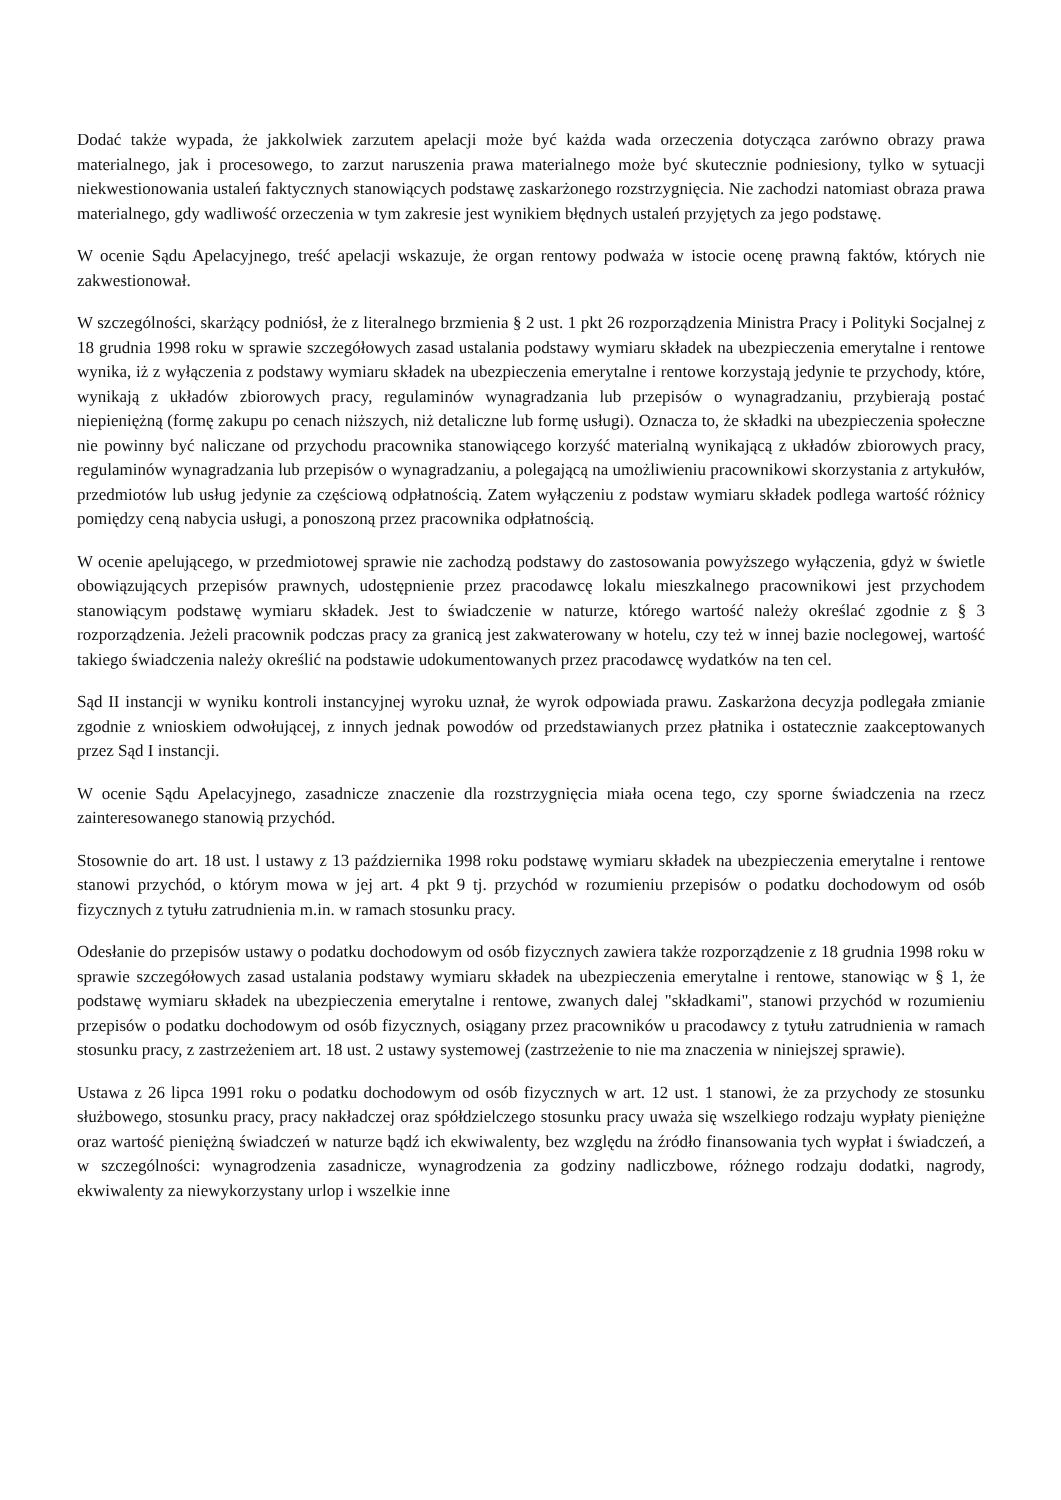Dodać także wypada, że jakkolwiek zarzutem apelacji może być każda wada orzeczenia dotycząca zarówno obrazy prawa materialnego, jak i procesowego, to zarzut naruszenia prawa materialnego może być skutecznie podniesiony, tylko w sytuacji niekwestionowania ustaleń faktycznych stanowiących podstawę zaskarżonego rozstrzygnięcia. Nie zachodzi natomiast obraza prawa materialnego, gdy wadliwość orzeczenia w tym zakresie jest wynikiem błędnych ustaleń przyjętych za jego podstawę.
W ocenie Sądu Apelacyjnego, treść apelacji wskazuje, że organ rentowy podważa w istocie ocenę prawną faktów, których nie zakwestionował.
W szczególności, skarżący podniósł, że z literalnego brzmienia § 2 ust. 1 pkt 26 rozporządzenia Ministra Pracy i Polityki Socjalnej z 18 grudnia 1998 roku w sprawie szczegółowych zasad ustalania podstawy wymiaru składek na ubezpieczenia emerytalne i rentowe wynika, iż z wyłączenia z podstawy wymiaru składek na ubezpieczenia emerytalne i rentowe korzystają jedynie te przychody, które, wynikają z układów zbiorowych pracy, regulaminów wynagradzania lub przepisów o wynagradzaniu, przybierają postać niepieniężną (formę zakupu po cenach niższych, niż detaliczne lub formę usługi). Oznacza to, że składki na ubezpieczenia społeczne nie powinny być naliczane od przychodu pracownika stanowiącego korzyść materialną wynikającą z układów zbiorowych pracy, regulaminów wynagradzania lub przepisów o wynagradzaniu, a polegającą na umożliwieniu pracownikowi skorzystania z artykułów, przedmiotów lub usług jedynie za częściową odpłatnością. Zatem wyłączeniu z podstaw wymiaru składek podlega wartość różnicy pomiędzy ceną nabycia usługi, a ponoszoną przez pracownika odpłatnością.
W ocenie apelującego, w przedmiotowej sprawie nie zachodzą podstawy do zastosowania powyższego wyłączenia, gdyż w świetle obowiązujących przepisów prawnych, udostępnienie przez pracodawcę lokalu mieszkalnego pracownikowi jest przychodem stanowiącym podstawę wymiaru składek. Jest to świadczenie w naturze, którego wartość należy określać zgodnie z § 3 rozporządzenia. Jeżeli pracownik podczas pracy za granicą jest zakwaterowany w hotelu, czy też w innej bazie noclegowej, wartość takiego świadczenia należy określić na podstawie udokumentowanych przez pracodawcę wydatków na ten cel.
Sąd II instancji w wyniku kontroli instancyjnej wyroku uznał, że wyrok odpowiada prawu. Zaskarżona decyzja podlegała zmianie zgodnie z wnioskiem odwołującej, z innych jednak powodów od przedstawianych przez płatnika i ostatecznie zaakceptowanych przez Sąd I instancji.
W ocenie Sądu Apelacyjnego, zasadnicze znaczenie dla rozstrzygnięcia miała ocena tego, czy sporne świadczenia na rzecz zainteresowanego stanowią przychód.
Stosownie do art. 18 ust. l ustawy z 13 października 1998 roku podstawę wymiaru składek na ubezpieczenia emerytalne i rentowe stanowi przychód, o którym mowa w jej art. 4 pkt 9 tj. przychód w rozumieniu przepisów o podatku dochodowym od osób fizycznych z tytułu zatrudnienia m.in. w ramach stosunku pracy.
Odesłanie do przepisów ustawy o podatku dochodowym od osób fizycznych zawiera także rozporządzenie z 18 grudnia 1998 roku w sprawie szczegółowych zasad ustalania podstawy wymiaru składek na ubezpieczenia emerytalne i rentowe, stanowiąc w § 1, że podstawę wymiaru składek na ubezpieczenia emerytalne i rentowe, zwanych dalej "składkami", stanowi przychód w rozumieniu przepisów o podatku dochodowym od osób fizycznych, osiągany przez pracowników u pracodawcy z tytułu zatrudnienia w ramach stosunku pracy, z zastrzeżeniem art. 18 ust. 2 ustawy systemowej (zastrzeżenie to nie ma znaczenia w niniejszej sprawie).
Ustawa z 26 lipca 1991 roku o podatku dochodowym od osób fizycznych w art. 12 ust. 1 stanowi, że za przychody ze stosunku służbowego, stosunku pracy, pracy nakładczej oraz spółdzielczego stosunku pracy uważa się wszelkiego rodzaju wypłaty pieniężne oraz wartość pieniężną świadczeń w naturze bądź ich ekwiwalenty, bez względu na źródło finansowania tych wypłat i świadczeń, a w szczególności: wynagrodzenia zasadnicze, wynagrodzenia za godziny nadliczbowe, różnego rodzaju dodatki, nagrody, ekwiwalenty za niewykorzystany urlop i wszelkie inne